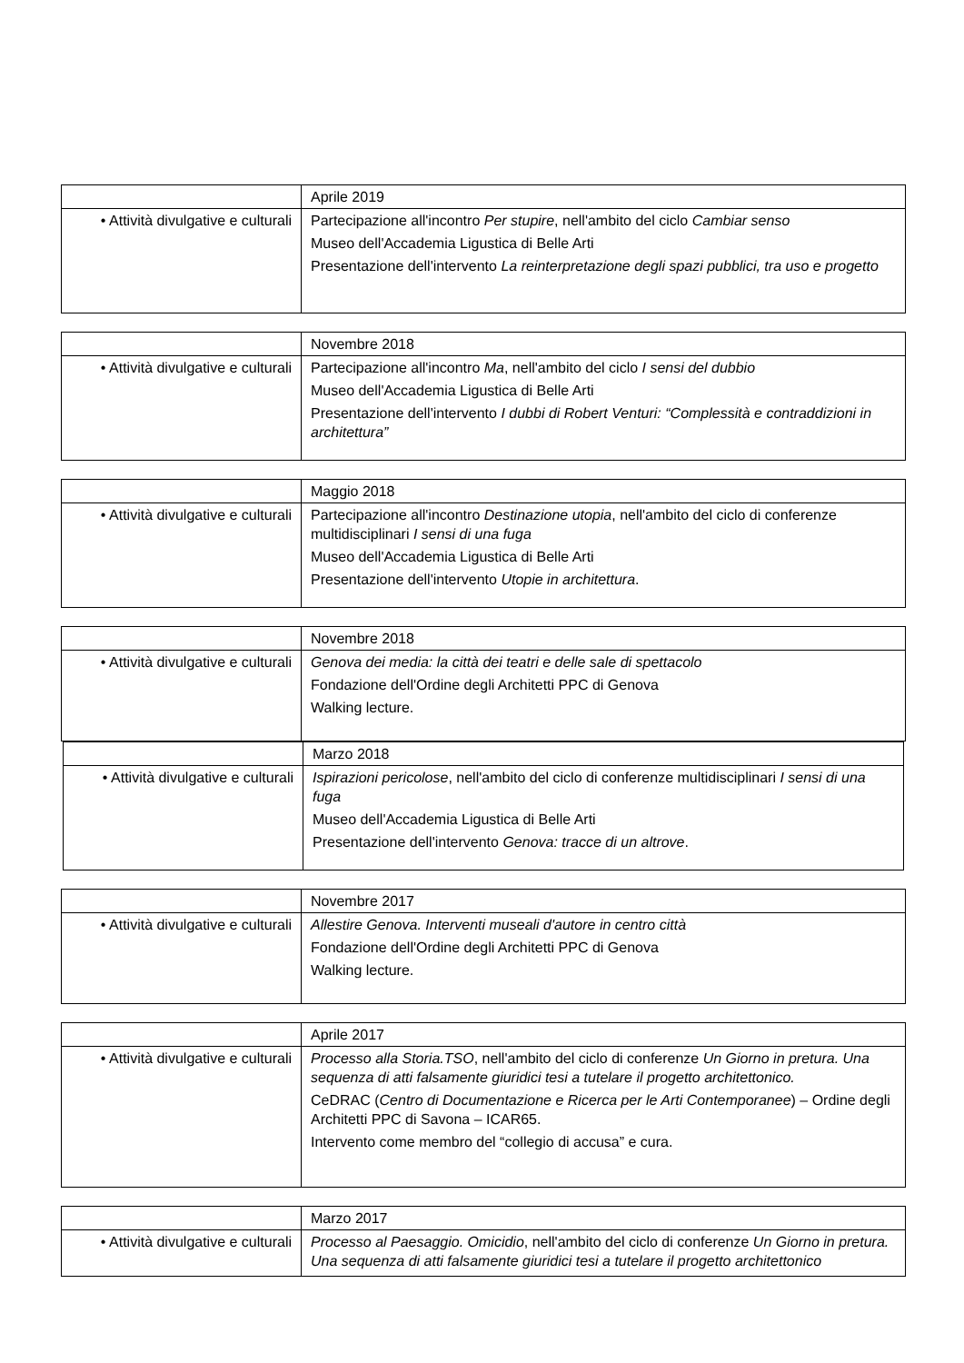| | Aprile 2019 |
| • Attività divulgative e culturali | Partecipazione all'incontro Per stupire , nell'ambito del ciclo Cambiar senso Museo dell'Accademia Ligustica di Belle Arti Presentazione dell'intervento La reinterpretazione degli spazi pubblici, tra uso e progetto |
| | Novembre 2018 |
| • Attività divulgative e culturali | Partecipazione all'incontro Ma , nell'ambito del ciclo I sensi del dubbio Museo dell'Accademia Ligustica di Belle Arti Presentazione dell'intervento I dubbi di Robert Venturi: “Complessità e contraddizioni in architettura” |
| | Maggio 2018 |
| • Attività divulgative e culturali | Partecipazione all'incontro Destinazione utopia , nell'ambito del ciclo di conferenze multidisciplinari I sensi di una fuga Museo dell'Accademia Ligustica di Belle Arti Presentazione dell'intervento Utopie in architettura . |
| | Novembre 2018 |
| • Attività divulgative e culturali | Genova dei media: la città dei teatri e delle sale di spettacolo Fondazione dell'Ordine degli Architetti PPC di Genova Walking lecture. |
| | Marzo 2018 |
| • Attività divulgative e culturali | Ispirazioni pericolose , nell'ambito del ciclo di conferenze multidisciplinari I sensi di una fuga Museo dell'Accademia Ligustica di Belle Arti Presentazione dell'intervento Genova: tracce di un altrove . |
| | Novembre 2017 |
| • Attività divulgative e culturali | Allestire Genova. Interventi museali d'autore in centro città Fondazione dell'Ordine degli Architetti PPC di Genova Walking lecture. |
| | Aprile 2017 |
| • Attività divulgative e culturali | Processo alla Storia.TSO , nell'ambito del ciclo di conferenze Un Giorno in pretura. Una sequenza di atti falsamente giuridici tesi a tutelare il progetto architettonico. CeDRAC ( Centro di Documentazione e Ricerca per le Arti Contemporanee ) – Ordine degli Architetti PPC di Savona – ICAR65. Intervento come membro del “collegio di accusa” e cura. |
| | Marzo 2017 |
| • Attività divulgative e culturali | Processo al Paesaggio. Omicidio , nell'ambito del ciclo di conferenze Un Giorno in pretura. Una sequenza di atti falsamente giuridici tesi a tutelare il progetto architettonico |